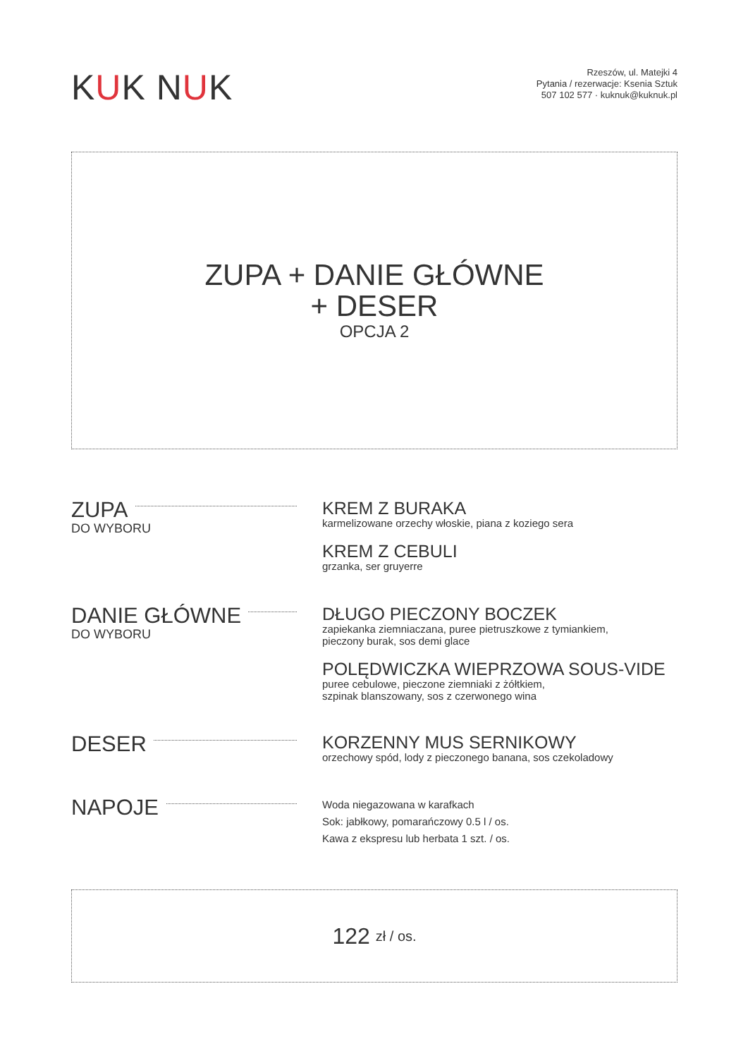KUK NUK
Rzeszów, ul. Matejki 4
Pytania / rezerwacje: Ksenia Sztuk
507 102 577 · kuknuk@kuknuk.pl
ZUPA + DANIE GŁÓWNE
+ DESER
OPCJA 2
ZUPA
DO WYBORU
KREM Z BURAKA
karmelizowane orzechy włoskie, piana z koziego sera
KREM Z CEBULI
grzanka, ser gruyerre
DANIE GŁÓWNE
DO WYBORU
DŁUGO PIECZONY BOCZEK
zapiekanka ziemniaczana, puree pietruszkowe z tymiankiem,
pieczony burak, sos demi glace
POLĘDWICZKA WIEPRZOWA SOUS-VIDE
puree cebulowe, pieczone ziemniaki z żółtkiem,
szpinak blanszowany, sos z czerwonego wina
DESER
KORZENNY MUS SERNIKOWY
orzechowy spód, lody z pieczonego banana, sos czekoladowy
NAPOJE
Woda niegazowana w karafkach
Sok: jabłkowy, pomarańczowy 0.5 l / os.
Kawa z ekspresu lub herbata 1 szt. / os.
122 zł / os.